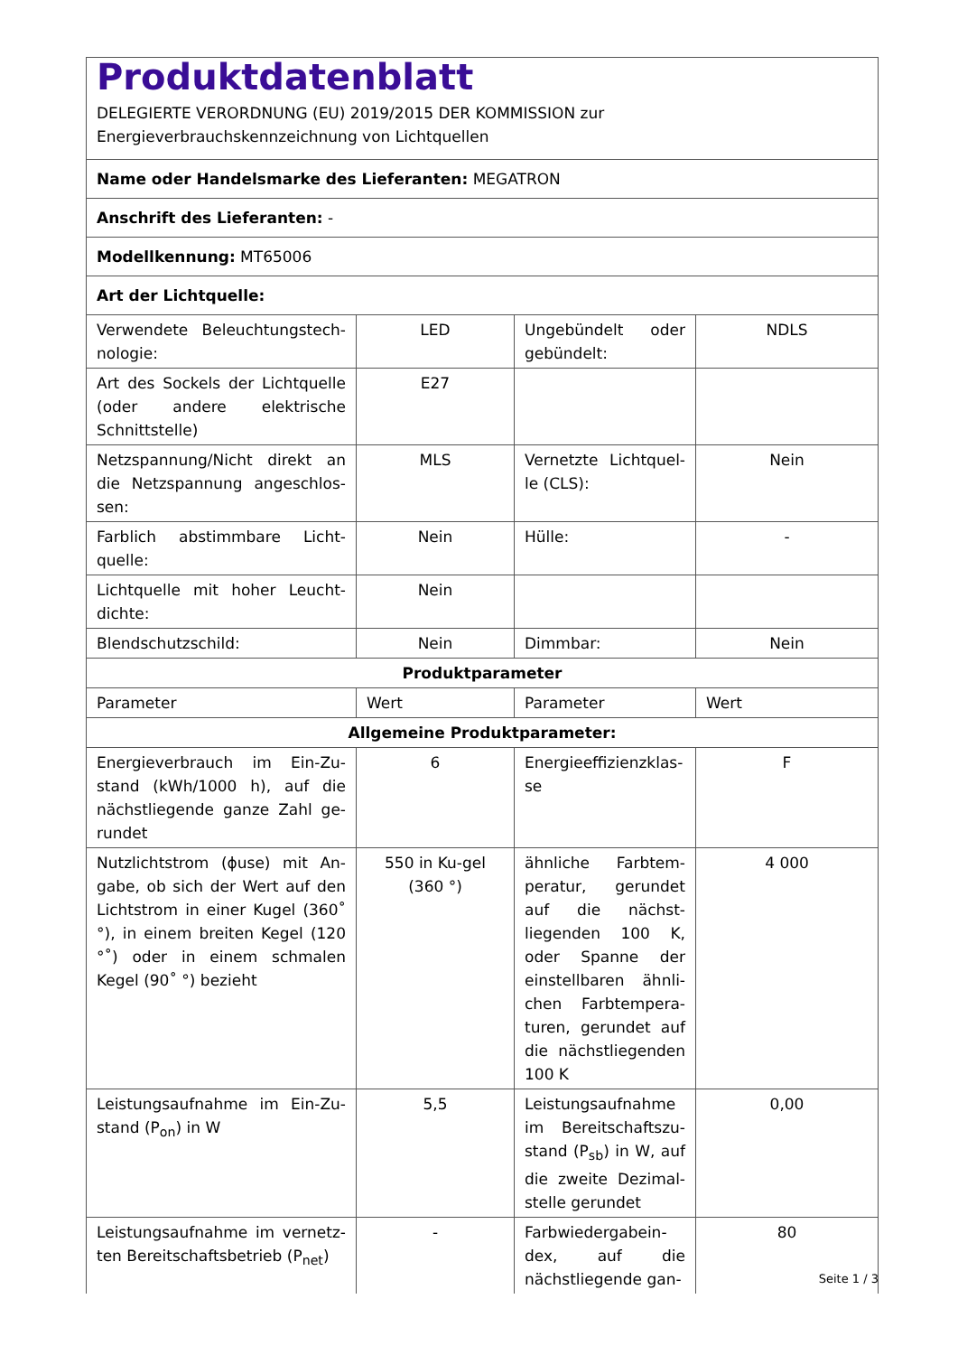| Produktdatenblatt DELEGIERTE VERORDNUNG (EU) 2019/2015 DER KOMMISSION zur Energieverbrauchskennzeichnung von Lichtquellen | | | |
| Name oder Handelsmarke des Lieferanten: MEGATRON | | | |
| Anschrift des Lieferanten: - | | | |
| Modellkennung: MT65006 | | | |
| Art der Lichtquelle: | | | |
| Verwendete Beleuchtungstech-nologie: | LED | Ungebündelt oder gebündelt: | NDLS |
| Art des Sockels der Lichtquelle (oder andere elektrische Schnittstelle) | E27 | | |
| Netzspannung/Nicht direkt an die Netzspannung angeschlos-sen: | MLS | Vernetzte Lichtquel-le (CLS): | Nein |
| Farblich abstimmbare Licht-quelle: | Nein | Hülle: | - |
| Lichtquelle mit hoher Leucht-dichte: | Nein | | |
| Blendschutzschild: | Nein | Dimmbar: | Nein |
| Produktparameter | | | |
| Parameter | Wert | Parameter | Wert |
| Allgemeine Produktparameter: | | | |
| Energieverbrauch im Ein-Zu-stand (kWh/1000 h), auf die nächstliegende ganze Zahl ge-rundet | 6 | Energieeffizienzklas-se | F |
| Nutzlichtstrom (ϕuse) mit An-gabe, ob sich der Wert auf den Lichtstrom in einer Kugel (360˚ °), in einem breiten Kegel (120 °˚) oder in einem schmalen Kegel (90˚ °) bezieht | 550 in Ku-gel (360 °) | ähnliche Farbtem-peratur, gerundet auf die nächst-liegenden 100 K, oder Spanne der einstellbaren ähnli-chen Farbtempera-turen, gerundet auf die nächstliegenden 100 K | 4 000 |
| Leistungsaufnahme im Ein-Zu-stand (P<sub>on</sub>) in W | 5,5 | Leistungsaufnahme im Bereitschaftszu-stand (P<sub>sb</sub>) in W, auf die zweite Dezimal-stelle gerundet | 0,00 |
| Leistungsaufnahme im vernetz-ten Bereitschaftsbetrieb (P<sub>net</sub>) | - | Farbwiedergabein-dex, auf die nächstliegende gan- | 80 |
Seite 1 / 3